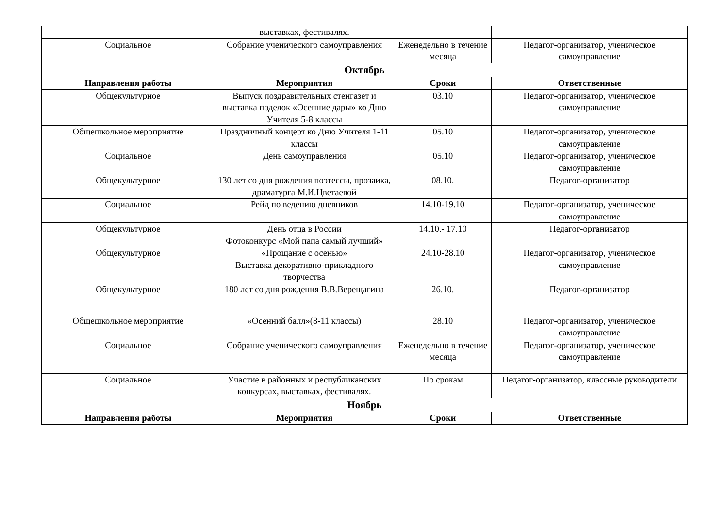| | выставках, фестивалях. | | |
| Социальное | Собрание ученического самоуправления | Еженедельно в течение месяца | Педагог-организатор, ученическое самоуправление |
| Октябрь | | | |
| Направления работы | Мероприятия | Сроки | Ответственные |
| Общекультурное | Выпуск поздравительных стенгазет и выставка поделок «Осенние дары» ко Дню Учителя 5-8 классы | 03.10 | Педагог-организатор, ученическое самоуправление |
| Общешкольное мероприятие | Праздничный концерт ко Дню Учителя 1-11 классы | 05.10 | Педагог-организатор, ученическое самоуправление |
| Социальное | День самоуправления | 05.10 | Педагог-организатор, ученическое самоуправление |
| Общекультурное | 130 лет со дня рождения поэтессы, прозаика, драматурга М.И.Цветаевой | 08.10. | Педагог-организатор |
| Социальное | Рейд по ведению дневников | 14.10-19.10 | Педагог-организатор, ученическое самоуправление |
| Общекультурное | День отца в России Фотоконкурс «Мой папа самый лучший» | 14.10.- 17.10 | Педагог-организатор |
| Общекультурное | «Прощание с осенью» Выставка декоративно-прикладного творчества | 24.10-28.10 | Педагог-организатор, ученическое самоуправление |
| Общекультурное | 180 лет со дня рождения В.В.Верещагина | 26.10. | Педагог-организатор |
| Общешкольное мероприятие | «Осенний балл»(8-11 классы) | 28.10 | Педагог-организатор, ученическое самоуправление |
| Социальное | Собрание ученического самоуправления | Еженедельно в течение месяца | Педагог-организатор, ученическое самоуправление |
| Социальное | Участие в районных и республиканских конкурсах, выставках, фестивалях. | По срокам | Педагог-организатор, классные руководители |
| Ноябрь | | | |
| Направления работы | Мероприятия | Сроки | Ответственные |